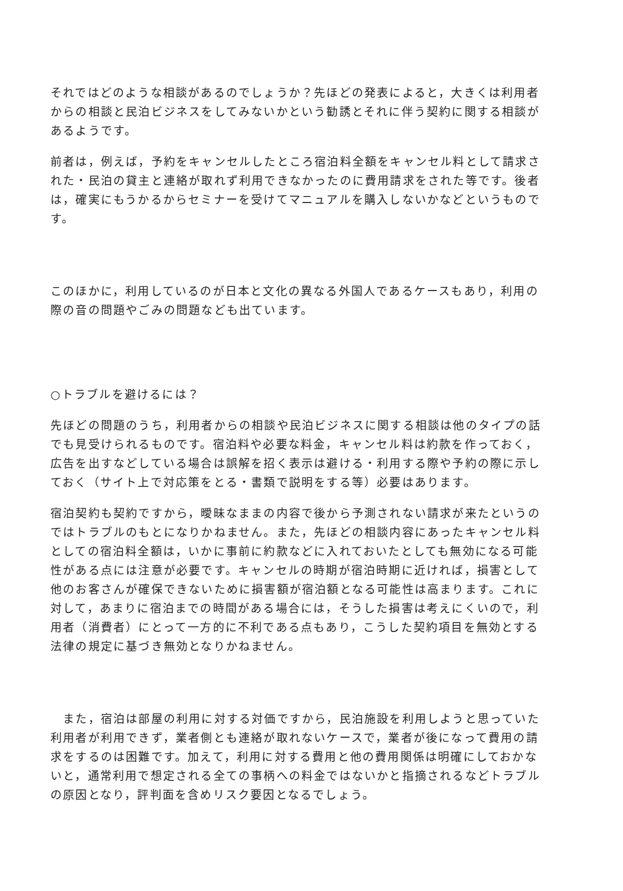それではどのような相談があるのでしょうか？先ほどの発表によると，大きくは利用者からの相談と民泊ビジネスをしてみないかという勧誘とそれに伴う契約に関する相談があるようです。
前者は，例えば，予約をキャンセルしたところ宿泊料全額をキャンセル料として請求された・民泊の貸主と連絡が取れず利用できなかったのに費用請求をされた等です。後者は，確実にもうかるからセミナーを受けてマニュアルを購入しないかなどというものです。
このほかに，利用しているのが日本と文化の異なる外国人であるケースもあり，利用の際の音の問題やごみの問題なども出ています。
○トラブルを避けるには？
先ほどの問題のうち，利用者からの相談や民泊ビジネスに関する相談は他のタイプの話でも見受けられるものです。宿泊料や必要な料金，キャンセル料は約款を作っておく，広告を出すなどしている場合は誤解を招く表示は避ける・利用する際や予約の際に示しておく（サイト上で対応策をとる・書類で説明をする等）必要はあります。
宿泊契約も契約ですから，曖昧なままの内容で後から予測されない請求が来たというのではトラブルのもとになりかねません。また，先ほどの相談内容にあったキャンセル料としての宿泊料全額は，いかに事前に約款などに入れておいたとしても無効になる可能性がある点には注意が必要です。キャンセルの時期が宿泊時期に近ければ，損害として他のお客さんが確保できないために損害額が宿泊額となる可能性は高まります。これに対して，あまりに宿泊までの時間がある場合には，そうした損害は考えにくいので，利用者（消費者）にとって一方的に不利である点もあり，こうした契約項目を無効とする法律の規定に基づき無効となりかねません。
　また，宿泊は部屋の利用に対する対価ですから，民泊施設を利用しようと思っていた利用者が利用できず，業者側とも連絡が取れないケースで，業者が後になって費用の請求をするのは困難です。加えて，利用に対する費用と他の費用関係は明確にしておかないと，通常利用で想定される全ての事柄への料金ではないかと指摘されるなどトラブルの原因となり，評判面を含めリスク要因となるでしょう。